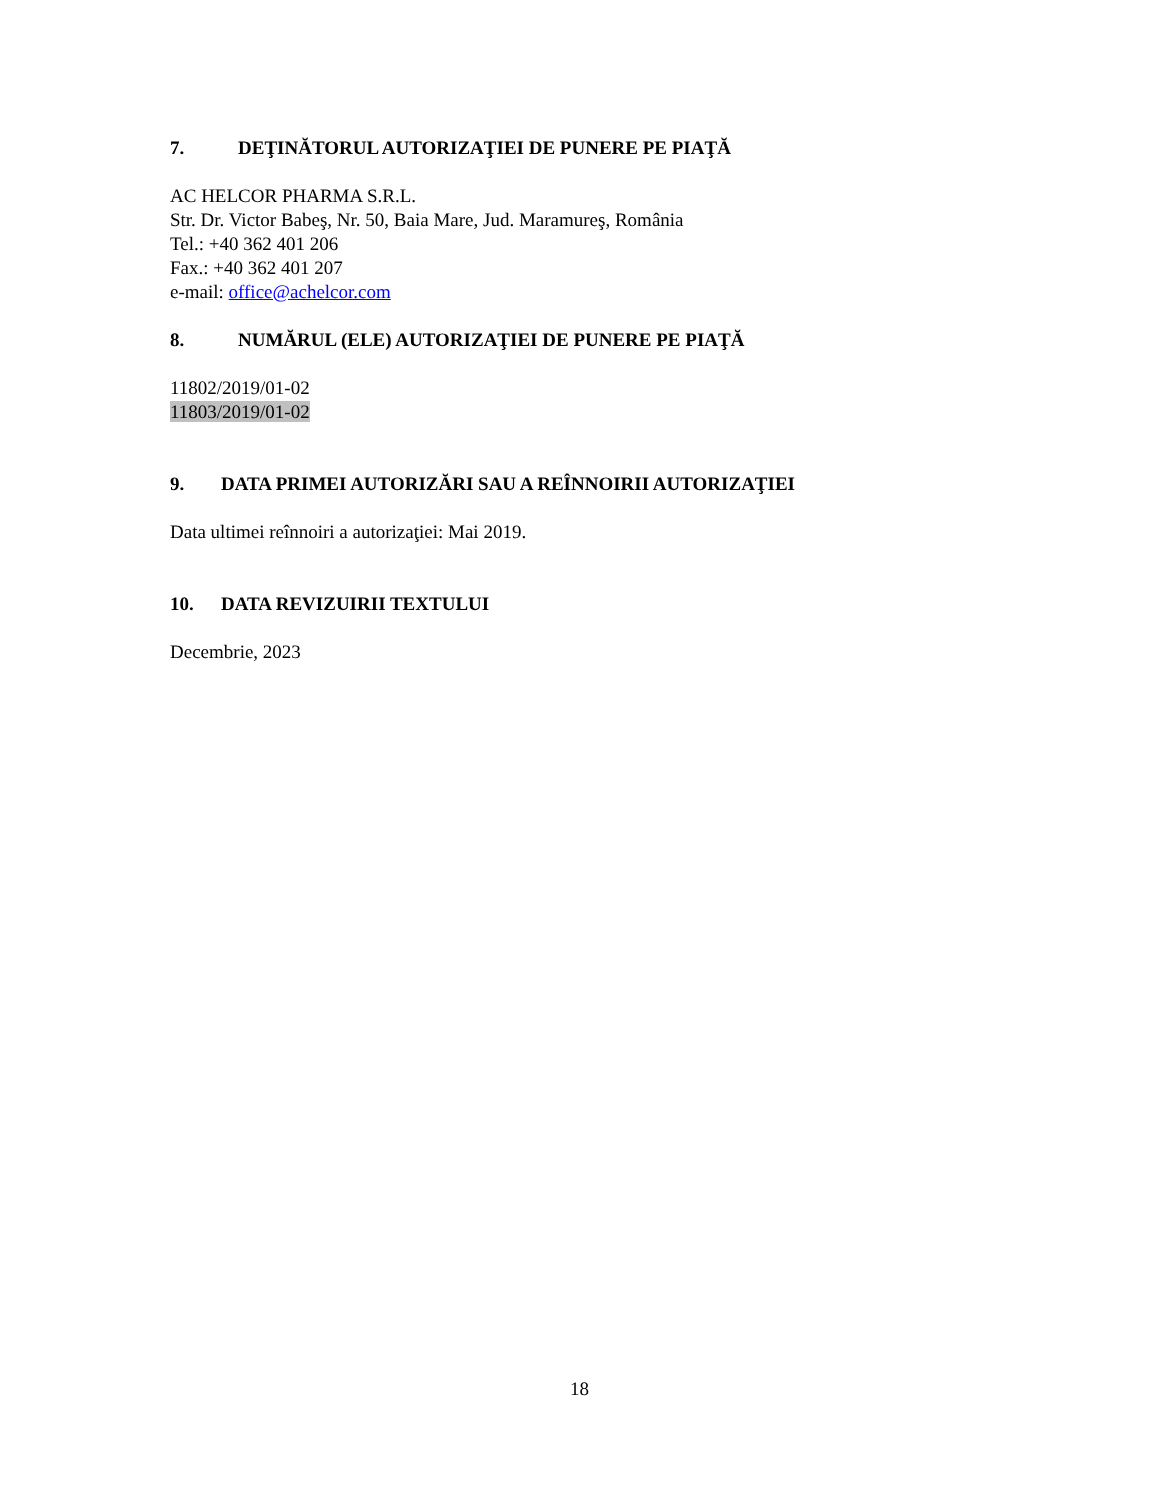7. DEŢINĂTORUL AUTORIZAŢIEI DE PUNERE PE PIAŢĂ
AC HELCOR PHARMA S.R.L.
Str. Dr. Victor Babeş, Nr. 50, Baia Mare, Jud. Maramureş, România
Tel.: +40 362 401 206
Fax.: +40 362 401 207
e-mail: office@achelcor.com
8. NUMĂRUL (ELE) AUTORIZAŢIEI DE PUNERE PE PIAŢĂ
11802/2019/01-02
11803/2019/01-02
9. DATA PRIMEI AUTORIZĂRI SAU A REÎNNOIRII AUTORIZAŢIEI
Data ultimei reînnoiri a autorizaţiei: Mai 2019.
10. DATA REVIZUIRII TEXTULUI
Decembrie, 2023
18